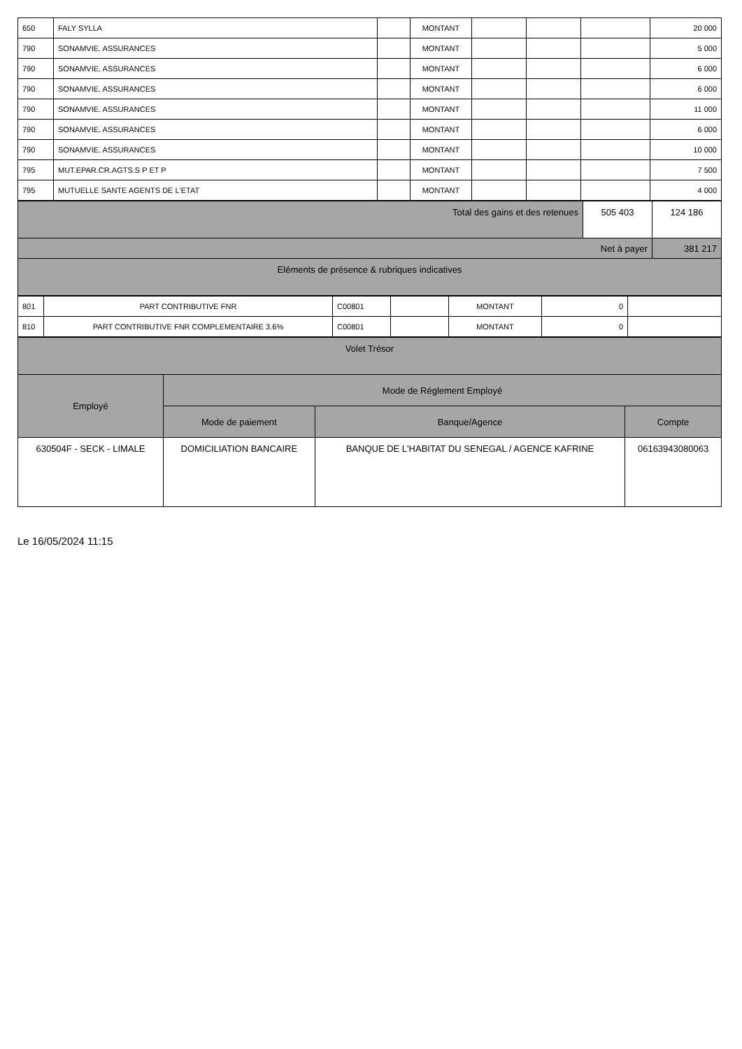| 650 | FALY SYLLA | | MONTANT | | | | 20 000 |
| 790 | SONAMVIE. ASSURANCES | | MONTANT | | | | 5 000 |
| 790 | SONAMVIE. ASSURANCES | | MONTANT | | | | 6 000 |
| 790 | SONAMVIE. ASSURANCES | | MONTANT | | | | 6 000 |
| 790 | SONAMVIE. ASSURANCES | | MONTANT | | | | 11 000 |
| 790 | SONAMVIE. ASSURANCES | | MONTANT | | | | 6 000 |
| 790 | SONAMVIE. ASSURANCES | | MONTANT | | | | 10 000 |
| 795 | MUT.EPAR.CR.AGTS.S P ET P | | MONTANT | | | | 7 500 |
| 795 | MUTUELLE SANTE AGENTS DE L'ETAT | | MONTANT | | | | 4 000 |
| Total des gains et des retenues | 505 403 | 124 186 |
| Net à payer | | 381 217 |
| Eléments de présence & rubriques indicatives | | |
| 801 | PART CONTRIBUTIVE FNR | C00801 | | MONTANT | 0 | |
| 810 | PART CONTRIBUTIVE FNR COMPLEMENTAIRE 3.6% | C00801 | | MONTANT | 0 | |
| Volet Trésor | | | |
| Employé | Mode de Réglement Employé | | |
| | Mode de paiement | Banque/Agence | Compte |
| 630504F - SECK - LIMALE | DOMICILIATION BANCAIRE | BANQUE DE L'HABITAT DU SENEGAL / AGENCE KAFRINE | 06163943080063 |
Le 16/05/2024 11:15